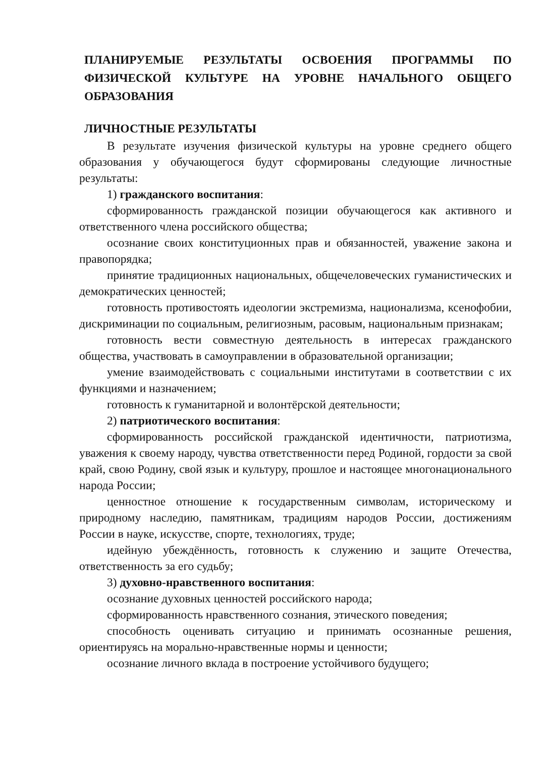ПЛАНИРУЕМЫЕ РЕЗУЛЬТАТЫ ОСВОЕНИЯ ПРОГРАММЫ ПО ФИЗИЧЕСКОЙ КУЛЬТУРЕ НА УРОВНЕ НАЧАЛЬНОГО ОБЩЕГО ОБРАЗОВАНИЯ
ЛИЧНОСТНЫЕ РЕЗУЛЬТАТЫ
В результате изучения физической культуры на уровне среднего общего образования у обучающегося будут сформированы следующие личностные результаты:
1) гражданского воспитания:
сформированность гражданской позиции обучающегося как активного и ответственного члена российского общества;
осознание своих конституционных прав и обязанностей, уважение закона и правопорядка;
принятие традиционных национальных, общечеловеческих гуманистических и демократических ценностей;
готовность противостоять идеологии экстремизма, национализма, ксенофобии, дискриминации по социальным, религиозным, расовым, национальным признакам;
готовность вести совместную деятельность в интересах гражданского общества, участвовать в самоуправлении в образовательной организации;
умение взаимодействовать с социальными институтами в соответствии с их функциями и назначением;
готовность к гуманитарной и волонтёрской деятельности;
2) патриотического воспитания:
сформированность российской гражданской идентичности, патриотизма, уважения к своему народу, чувства ответственности перед Родиной, гордости за свой край, свою Родину, свой язык и культуру, прошлое и настоящее многонационального народа России;
ценностное отношение к государственным символам, историческому и природному наследию, памятникам, традициям народов России, достижениям России в науке, искусстве, спорте, технологиях, труде;
идейную убеждённость, готовность к служению и защите Отечества, ответственность за его судьбу;
3) духовно-нравственного воспитания:
осознание духовных ценностей российского народа;
сформированность нравственного сознания, этического поведения;
способность оценивать ситуацию и принимать осознанные решения, ориентируясь на морально-нравственные нормы и ценности;
осознание личного вклада в построение устойчивого будущего;